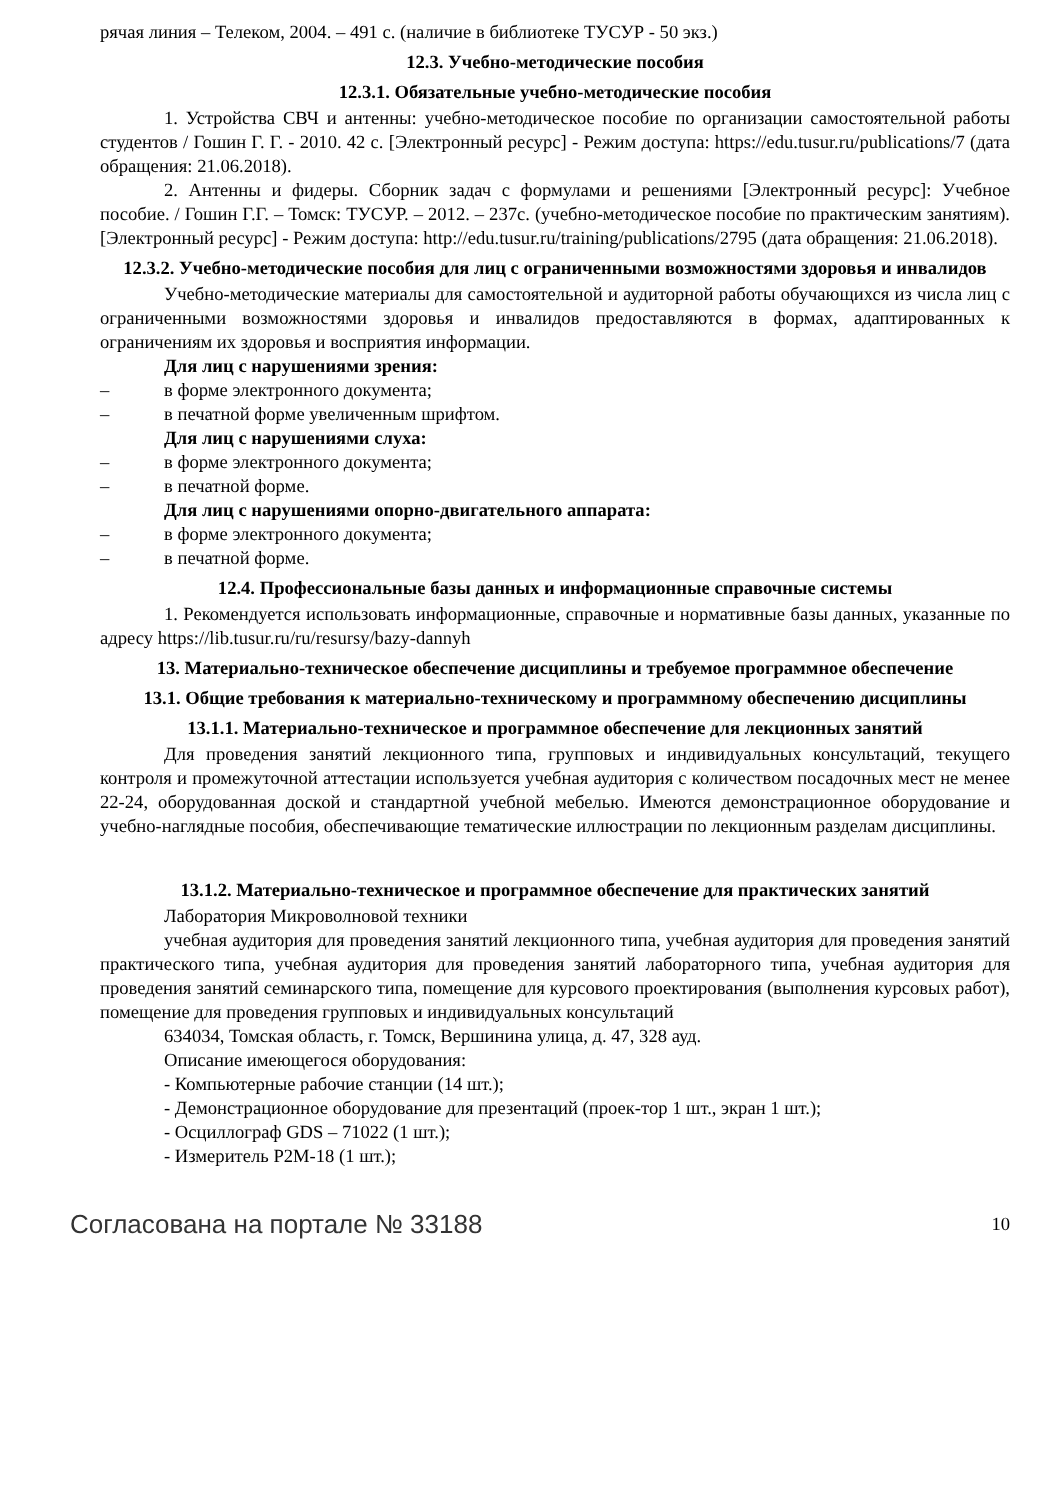рячая линия – Телеком, 2004. – 491 с. (наличие в библиотеке ТУСУР - 50 экз.)
12.3. Учебно-методические пособия
12.3.1. Обязательные учебно-методические пособия
1. Устройства СВЧ и антенны: учебно-методическое пособие по организации самостоятельной работы студентов / Гошин Г. Г. - 2010. 42 с. [Электронный ресурс] - Режим доступа: https://edu.tusur.ru/publications/7 (дата обращения: 21.06.2018).
2. Антенны и фидеры. Сборник задач с формулами и решениями [Электронный ресурс]: Учебное пособие. / Гошин Г.Г. – Томск: ТУСУР. – 2012. – 237с. (учебно-методическое пособие по практическим занятиям). [Электронный ресурс] - Режим доступа: http://edu.tusur.ru/training/publications/2795 (дата обращения: 21.06.2018).
12.3.2. Учебно-методические пособия для лиц с ограниченными возможностями здоровья и инвалидов
Учебно-методические материалы для самостоятельной и аудиторной работы обучающихся из числа лиц с ограниченными возможностями здоровья и инвалидов предоставляются в формах, адаптированных к ограничениям их здоровья и восприятия информации.
Для лиц с нарушениями зрения:
– в форме электронного документа;
– в печатной форме увеличенным шрифтом.
Для лиц с нарушениями слуха:
– в форме электронного документа;
– в печатной форме.
Для лиц с нарушениями опорно-двигательного аппарата:
– в форме электронного документа;
– в печатной форме.
12.4. Профессиональные базы данных и информационные справочные системы
1. Рекомендуется использовать информационные, справочные и нормативные базы данных, указанные по адресу https://lib.tusur.ru/ru/resursy/bazy-dannyh
13. Материально-техническое обеспечение дисциплины и требуемое программное обеспечение
13.1. Общие требования к материально-техническому и программному обеспечению дисциплины
13.1.1. Материально-техническое и программное обеспечение для лекционных занятий
Для проведения занятий лекционного типа, групповых и индивидуальных консультаций, текущего контроля и промежуточной аттестации используется учебная аудитория с количеством посадочных мест не менее 22-24, оборудованная доской и стандартной учебной мебелью. Имеются демонстрационное оборудование и учебно-наглядные пособия, обеспечивающие тематические иллюстрации по лекционным разделам дисциплины.
13.1.2. Материально-техническое и программное обеспечение для практических занятий
Лаборатория Микроволновой техники
учебная аудитория для проведения занятий лекционного типа, учебная аудитория для проведения занятий практического типа, учебная аудитория для проведения занятий лабораторного типа, учебная аудитория для проведения занятий семинарского типа, помещение для курсового проектирования (выполнения курсовых работ), помещение для проведения групповых и индивидуальных консультаций
634034, Томская область, г. Томск, Вершинина улица, д. 47, 328 ауд.
Описание имеющегося оборудования:
- Компьютерные рабочие станции (14 шт.);
- Демонстрационное оборудование для презентаций (проек-тор 1 шт., экран 1 шт.);
- Осциллограф GDS – 71022 (1 шт.);
- Измеритель Р2М-18 (1 шт.);
Согласована на портале № 33188 10